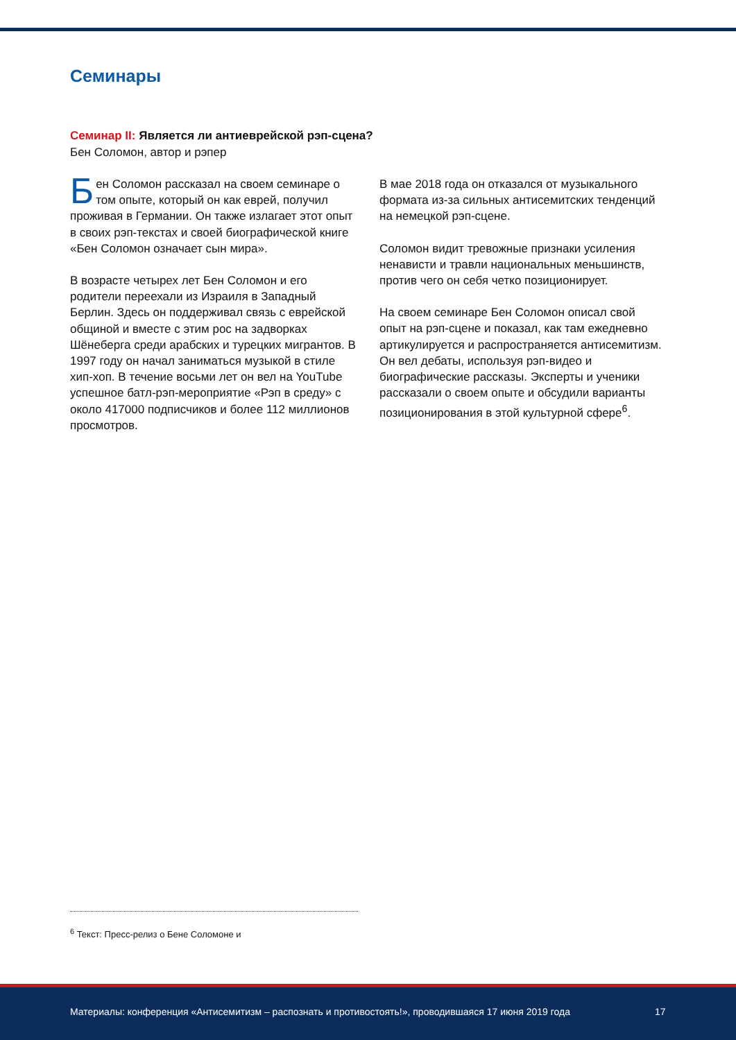Семинары
Семинар II: Является ли антиеврейской рэп-сцена?
Бен Соломон, автор и рэпер
Бен Соломон рассказал на своем семинаре о том опыте, который он как еврей, получил проживая в Германии. Он также излагает этот опыт в своих рэп-текстах и своей биографической книге «Бен Соломон означает сын мира».
В возрасте четырех лет Бен Соломон и его родители переехали из Израиля в Западный Берлин. Здесь он поддерживал связь с еврейской общиной и вместе с этим рос на задворках Шёнеберга среди арабских и турецких мигрантов. В 1997 году он начал заниматься музыкой в стиле хип-хоп. В течение восьми лет он вел на YouTube успешное батл-рэп-мероприятие «Рэп в среду» с около 417000 подписчиков и более 112 миллионов просмотров.
В мае 2018 года он отказался от музыкального формата из-за сильных антисемитских тенденций на немецкой рэп-сцене.
Соломон видит тревожные признаки усиления ненависти и травли национальных меньшинств, против чего он себя четко позиционирует.
На своем семинаре Бен Соломон описал свой опыт на рэп-сцене и показал, как там ежедневно артикулируется и распространяется антисемитизм. Он вел дебаты, используя рэп-видео и биографические рассказы. Эксперты и ученики рассказали о своем опыте и обсудили варианты позиционирования в этой культурной сфере<sup>6</sup>.
<sup>6</sup> Текст: Пресс-релиз о Бене Соломоне и
Материалы: конференция «Антисемитизм – распознать и противостоять!», проводившаяся 17 июня 2019 года 17